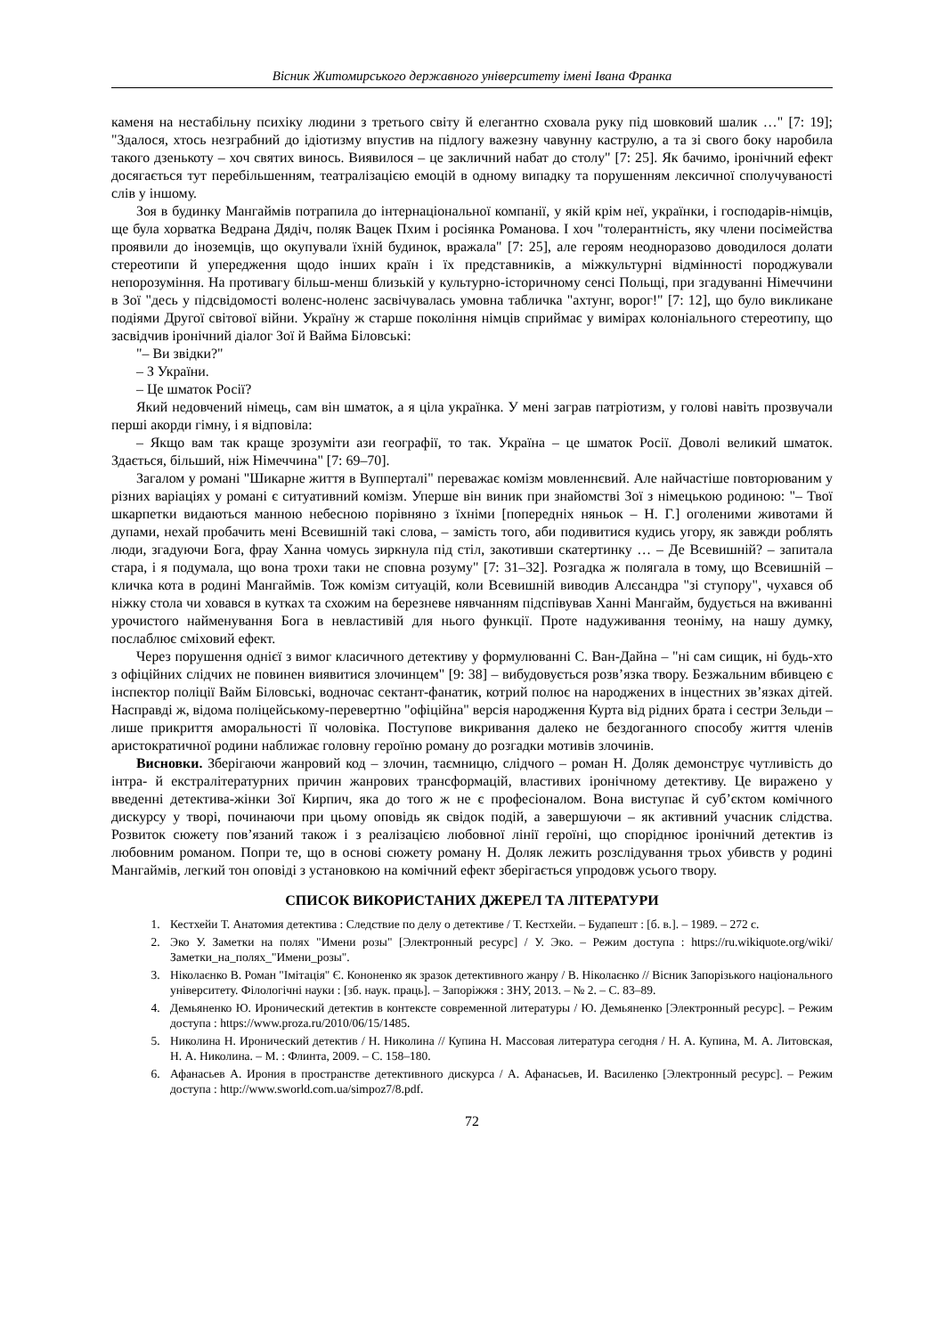Вісник Житомирського державного університету імені Івана Франка
каменя на нестабільну психіку людини з третього світу й елегантно сховала руку під шовковий шалик …" [7: 19]; "Здалося, хтось незграбний до ідіотизму впустив на підлогу важезну чавунну каструлю, а та зі свого боку наробила такого дзенькоту – хоч святих винось. Виявилося – це закличний набат до столу" [7: 25]. Як бачимо, іронічний ефект досягається тут перебільшенням, театралізацією емоцій в одному випадку та порушенням лексичної сполучуваності слів у іншому.
Зоя в будинку Мангаймів потрапила до інтернаціональної компанії, у якій крім неї, українки, і господарів-німців, ще була хорватка Ведрана Дядіч, поляк Вацек Пхим і росіянка Романова. І хоч "толерантність, яку члени посімейства проявили до іноземців, що окупували їхній будинок, вражала" [7: 25], але героям неодноразово доводилося долати стереотипи й упередження щодо інших країн і їх представників, а міжкультурні відмінності породжували непорозуміння. На противагу більш-менш близькій у культурно-історичному сенсі Польщі, при згадуванні Німеччини в Зої "десь у підсвідомості воленс-ноленс засвічувалась умовна табличка "ахтунг, ворог!" [7: 12], що було викликане подіями Другої світової війни. Україну ж старше покоління німців сприймає у вимірах колоніального стереотипу, що засвідчив іронічний діалог Зої й Вайма Біловські:
"– Ви звідки?"
– З України.
– Це шматок Росії?
Який недовчений німець, сам він шматок, а я ціла українка. У мені заграв патріотизм, у голові навіть прозвучали перші акорди гімну, і я відповіла:
– Якщо вам так краще зрозуміти ази географії, то так. Україна – це шматок Росії. Доволі великий шматок. Здається, більший, ніж Німеччина" [7: 69–70].
Загалом у романі "Шикарне життя в Вуппертaлі" переважає комізм мовленнєвий. Але найчастіше повторюваним у різних варіаціях у романі є ситуативний комізм. Уперше він виник при знайомстві Зої з німецькою родиною: "– Твої шкарпетки видаються манною небесною порівняно з їхніми [попередніх няньок – Н. Г.] оголеними животами й дупами, нехай пробачить мені Всевишній такі слова, – замість того, аби подивитися кудись угору, як завжди роблять люди, згадуючи Бога, фрау Ханна чомусь зиркнула під стіл, закотивши скатертинку … – Де Всевишній? – запитала стара, і я подумала, що вона трохи таки не сповна розуму" [7: 31–32]. Розгадка ж полягала в тому, що Всевишній – кличка кота в родині Мангаймів. Тож комізм ситуацій, коли Всевишній виводив Алєсандра "зі ступору", чухався об ніжку стола чи ховався в кутках та схожим на березневе нявчанням підспівував Ханні Мангайм, будується на вживанні урочистого найменування Бога в невластивій для нього функції. Проте надуживання теоніму, на нашу думку, послаблює сміховий ефект.
Через порушення однієї з вимог класичного детективу у формулюванні С. Ван-Дайна – "ні сам сищик, ні будь-хто з офіційних слідчих не повинен виявитися злочинцем" [9: 38] – вибудовується розв’язка твору. Безжальним вбивцею є інспектор поліції Вайм Біловські, водночас сектант-фанатик, котрий полює на народжених в інцестних зв’язках дітей. Насправді ж, відома поліцейському-перевертню "офіційна" версія народження Курта від рідних брата і сестри Зельди –лише прикриття аморальності її чоловіка. Поступове викривання далеко не бездоганного способу життя членів аристократичної родини наближає головну героїню роману до розгадки мотивів злочинів.
Висновки. Зберігаючи жанровий код – злочин, таємницю, слідчого – роман Н. Доляк демонструє чутливість до інтра- й екстралітературних причин жанрових трансформацій, властивих іронічному детективу. Це виражено у введенні детектива-жінки Зої Кирпич, яка до того ж не є професіоналом. Вона виступає й суб’єктом комічного дискурсу у творі, починаючи при цьому оповідь як свідок подій, а завершуючи – як активний учасник слідства. Розвиток сюжету пов’язаний також і з реалізацією любовної лінії героїні, що споріднює іронічний детектив із любовним романом. Попри те, що в основі сюжету роману Н. Доляк лежить розслідування трьох убивств у родині Мангаймів, легкий тон оповіді з установкою на комічний ефект зберігається упродовж усього твору.
СПИСОК ВИКОРИСТАНИХ ДЖЕРЕЛ ТА ЛІТЕРАТУРИ
1. Кестхейи Т. Анатомия детектива : Следствие по делу о детективе / Т. Кестхейи. – Будапешт : [б. в.]. – 1989. – 272 с.
2. Эко У. Заметки на полях "Имени розы" [Электронный ресурс] / У. Эко. – Режим доступа : https://ru.wikiquote.org/wiki/Заметки_на_полях_"Имени_розы".
3. Ніколаєнко В. Роман "Імітація" Є. Кононенко як зразок детективного жанру / В. Ніколаєнко // Вісник Запорізького національного університету. Філологічні науки : [зб. наук. праць]. – Запоріжжя : ЗНУ, 2013. – № 2. – С. 83–89.
4. Демьяненко Ю. Иронический детектив в контексте современной литературы / Ю. Демьяненко [Электронный ресурс]. – Режим доступа : https://www.proza.ru/2010/06/15/1485.
5. Николина Н. Иронический детектив / Н. Николина // Купина Н. Массовая литература сегодня / Н. А. Купина, М. А. Литовская, Н. А. Николина. – М. : Флинта, 2009. – С. 158–180.
6. Афанасьев А. Ирония в пространстве детективного дискурса / А. Афанасьев, И. Василенко [Электронный ресурс]. – Режим доступа : http://www.sworld.com.ua/simpoz7/8.pdf.
72